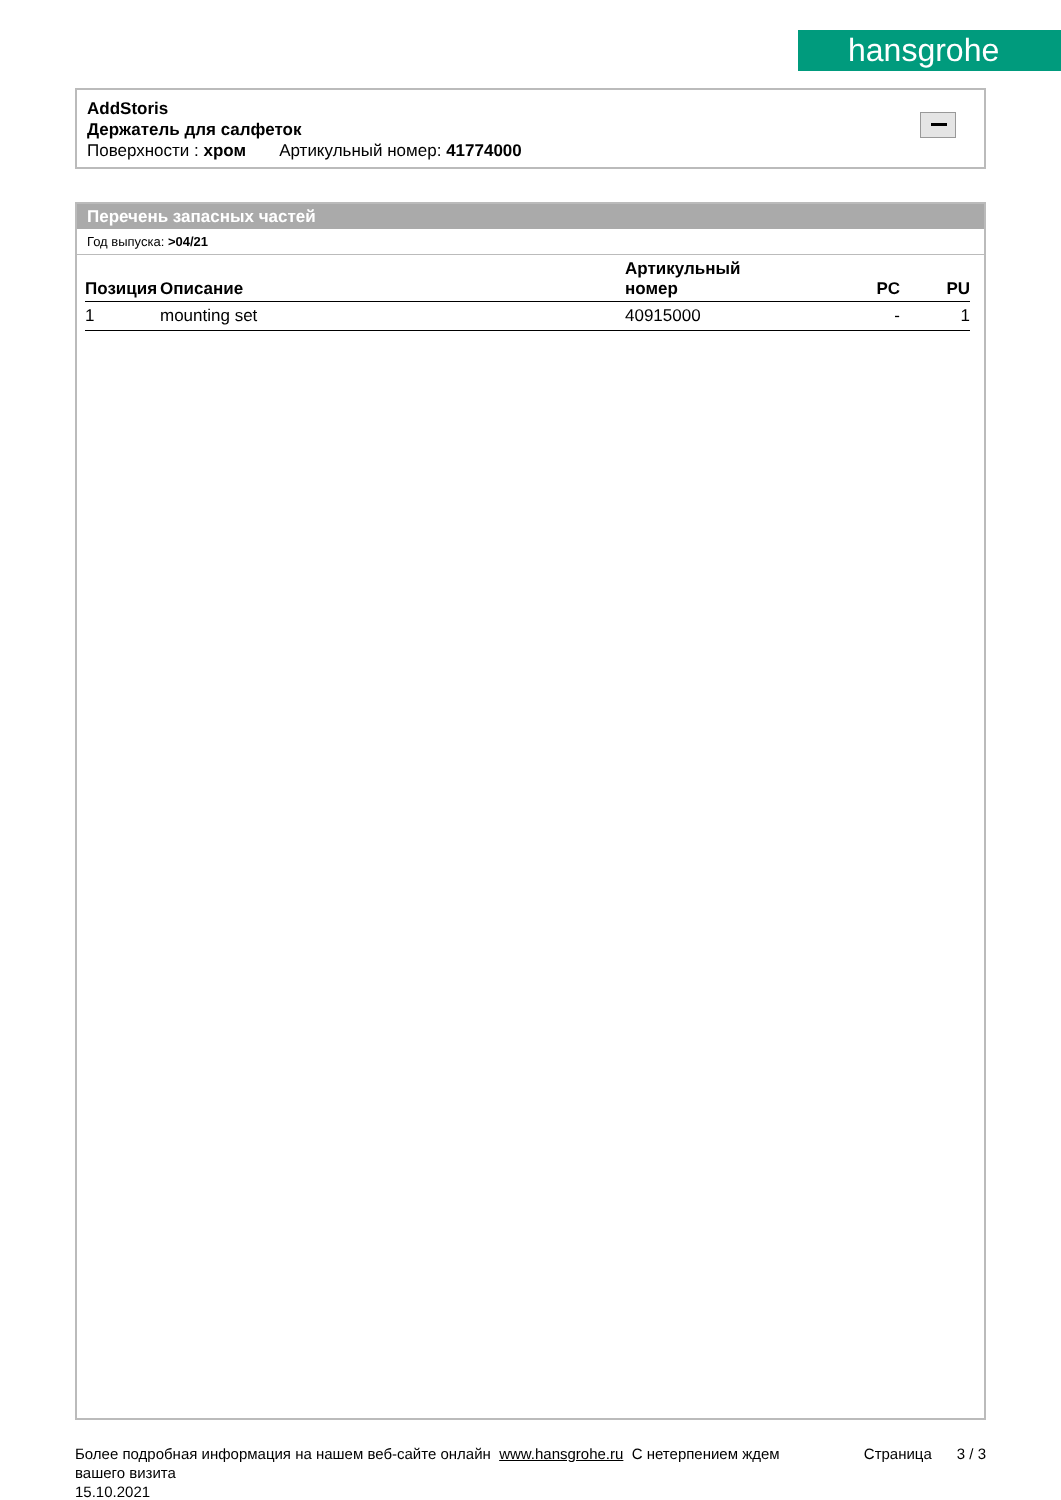hansgrohe
AddStoris
Держатель для салфеток
Поверхности : хром Артикульный номер: 41774000
Перечень запасных частей
Год выпуска: >04/21
| Позиция | Описание | Артикульный номер | PC | PU |
| --- | --- | --- | --- | --- |
| 1 | mounting set | 40915000 | - | 1 |
Более подробная информация на нашем веб-сайте онлайн www.hansgrohe.ru С нетерпением ждем Страница 3 / 3
вашего визита
15.10.2021